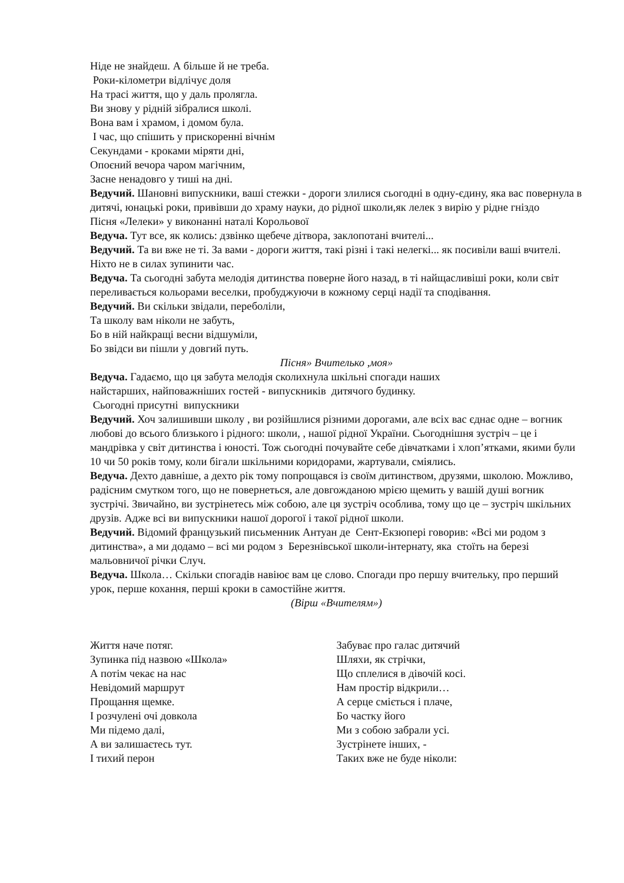Ніде не знайдеш. А більше й не треба.
Роки-кілометри відлічує доля
На трасі життя, що у даль пролягла.
Ви знову у рідній зібралися школі.
Вона вам і храмом, і домом була.
І час, що спішить у прискоренні вічнім
Секундами - кроками міряти дні,
Опоєний вечора чаром магічним,
Засне ненадовго у тиші на дні.
Ведучий. Шановні випускники, ваші стежки - дороги злилися сьогодні в одну-єдину, яка вас повернула в дитячі, юнацькі роки, привівши до храму науки, до рідної школи,як лелек з вирію у рідне гніздо
Пісня «Лелеки» у виконанні наталі Корольової
Ведуча. Тут все, як колись: дзвінко щебече дітвора, заклопотані вчителі...
Ведучий. Та ви вже не ті. За вами - дороги життя, такі різні і такі нелегкі... як посивіли ваші вчителі. Ніхто не в силах зупинити час.
Ведуча. Та сьогодні забута мелодія дитинства поверне його назад, в ті найщасливіші роки, коли світ переливається кольорами веселки, пробуджуючи в кожному серці надії та сподівання.
Ведучий. Ви скільки звідали, переболіли,
Та школу вам ніколи не забуть,
Бо в ній найкращі весни відшуміли,
Бо звідси ви пішли у довгий путь.
Пісня» Вчителько ,моя»
Ведуча. Гадаємо, що ця забута мелодія сколихнула шкільні спогади наших
найстарших, найповажніших гостей - випускників дитячого будинку.
Сьогодні присутні випускники
Ведучий. Хоч залишивши школу , ви розійшлися різними дорогами, але всіх вас єднає одне – вогник любові до всього близького і рідного: школи, , нашої рідної України. Сьогоднішня зустріч – це і мандрівка у світ дитинства і юності. Тож сьогодні почувайте себе дівчатками і хлоп’ятками, якими були 10 чи 50 років тому, коли бігали шкільними коридорами, жартували, сміялись.
Ведуча. Дехто давніше, а дехто рік тому попрощався із своїм дитинством, друзями, школою. Можливо, радісним смутком того, що не повернеться, але довгожданою мрією щемить у вашій душі вогник зустрічі. Звичайно, ви зустрінетесь між собою, але ця зустріч особлива, тому що це – зустріч шкільних друзів. Адже всі ви випускники нашої дорогої і такої рідної школи.
Ведучий. Відомий французький письменник Антуан де Сент-Екзюпері говорив: «Всі ми родом з дитинства», а ми додамо – всі ми родом з Березнівської школи-інтернату, яка стоїть на березі мальовничої річки Случ.
Ведуча. Школа… Скільки спогадів навіює вам це слово. Спогади про першу вчительку, про перший урок, перше кохання, перші кроки в самостійне життя.
(Вірш «Вчителям»)
Життя наче потяг.
Зупинка під назвою «Школа»
А потім чекає на нас
Невідомий маршрут
Прощання щемке.
І розчулені очі довкола
Ми підемо далі,
А ви залишаєтесь тут.
І тихий перон
Забуває про галас дитячий
Шляхи, як стрічки,
Що сплелися в дівочій косі.
Нам простір відкрили…
А серце сміється і плаче,
Бо частку його
Ми з собою забрали усі.
Зустрінете інших, -
Таких вже не буде ніколи: